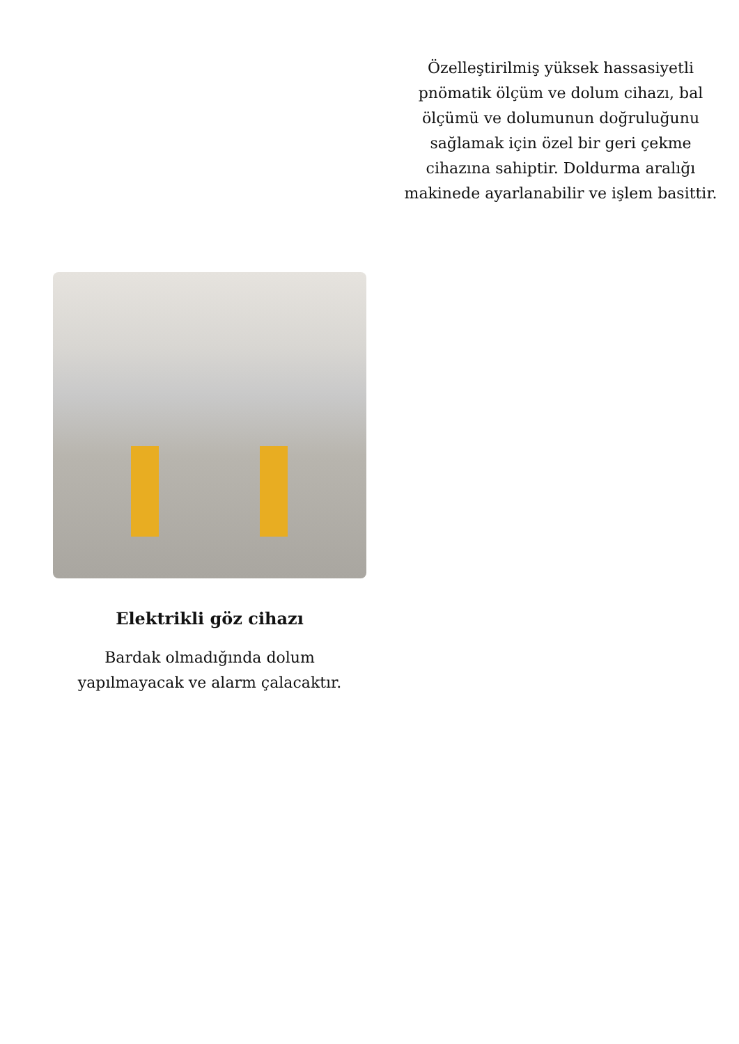Özelleştirilmiş yüksek hassasiyetli pnömatik ölçüm ve dolum cihazı, bal ölçümü ve dolumunun doğruluğunu sağlamak için özel bir geri çekme cihazına sahiptir. Doldurma aralığı makinede ayarlanabilir ve işlem basittir.
Elektrikli göz cihazı
Bardak olmadığında dolum yapılmayacak ve alarm çalacaktır.